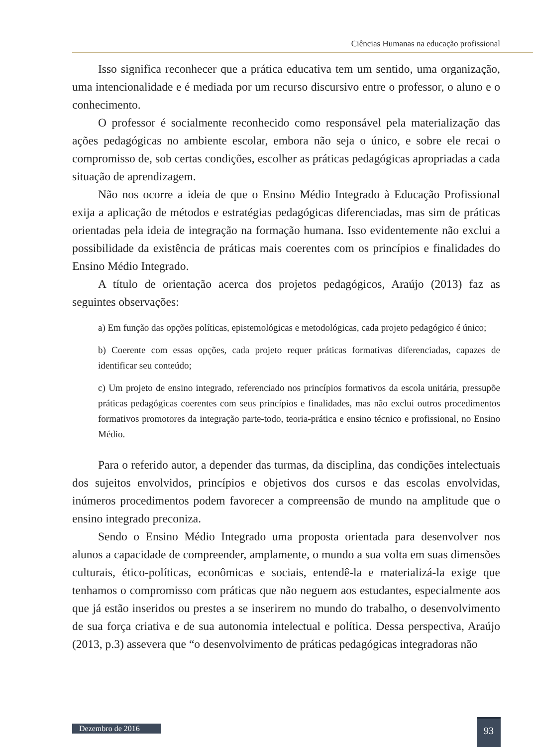Ciências Humanas na educação profissional
Isso significa reconhecer que a prática educativa tem um sentido, uma organização, uma intencionalidade e é mediada por um recurso discursivo entre o professor, o aluno e o conhecimento.
O professor é socialmente reconhecido como responsável pela materialização das ações pedagógicas no ambiente escolar, embora não seja o único, e sobre ele recai o compromisso de, sob certas condições, escolher as práticas pedagógicas apropriadas a cada situação de aprendizagem.
Não nos ocorre a ideia de que o Ensino Médio Integrado à Educação Profissional exija a aplicação de métodos e estratégias pedagógicas diferenciadas, mas sim de práticas orientadas pela ideia de integração na formação humana. Isso evidentemente não exclui a possibilidade da existência de práticas mais coerentes com os princípios e finalidades do Ensino Médio Integrado.
A título de orientação acerca dos projetos pedagógicos, Araújo (2013) faz as seguintes observações:
a) Em função das opções políticas, epistemológicas e metodológicas, cada projeto pedagógico é único;
b) Coerente com essas opções, cada projeto requer práticas formativas diferenciadas, capazes de identificar seu conteúdo;
c) Um projeto de ensino integrado, referenciado nos princípios formativos da escola unitária, pressupõe práticas pedagógicas coerentes com seus princípios e finalidades, mas não exclui outros procedimentos formativos promotores da integração parte-todo, teoria-prática e ensino técnico e profissional, no Ensino Médio.
Para o referido autor, a depender das turmas, da disciplina, das condições intelectuais dos sujeitos envolvidos, princípios e objetivos dos cursos e das escolas envolvidas, inúmeros procedimentos podem favorecer a compreensão de mundo na amplitude que o ensino integrado preconiza.
Sendo o Ensino Médio Integrado uma proposta orientada para desenvolver nos alunos a capacidade de compreender, amplamente, o mundo a sua volta em suas dimensões culturais, ético-políticas, econômicas e sociais, entendê-la e materializá-la exige que tenhamos o compromisso com práticas que não neguem aos estudantes, especialmente aos que já estão inseridos ou prestes a se inserirem no mundo do trabalho, o desenvolvimento de sua força criativa e de sua autonomia intelectual e política. Dessa perspectiva, Araújo (2013, p.3) assevera que “o desenvolvimento de práticas pedagógicas integradoras não
Dezembro de 2016
93